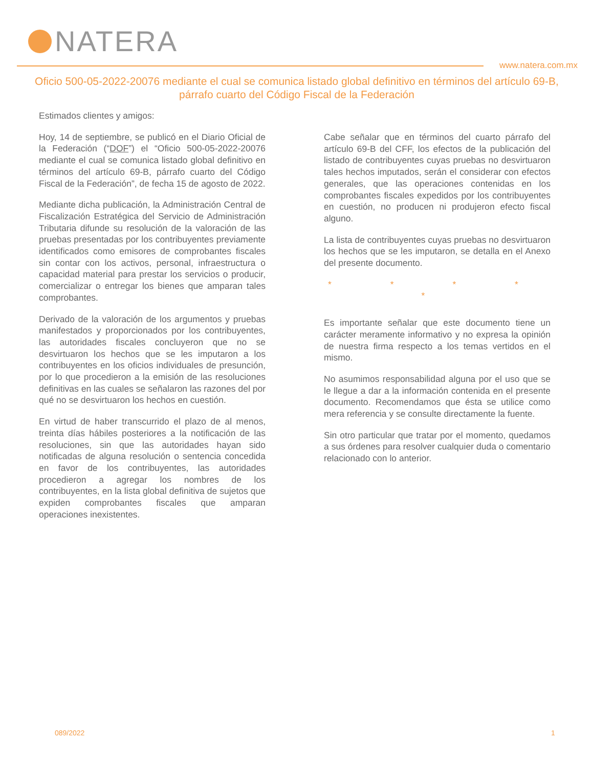NATERA
www.natera.com.mx
Oficio 500-05-2022-20076 mediante el cual se comunica listado global definitivo en términos del artículo 69-B, párrafo cuarto del Código Fiscal de la Federación
Estimados clientes y amigos:
Hoy, 14 de septiembre, se publicó en el Diario Oficial de la Federación (“DOF”) el “Oficio 500-05-2022-20076 mediante el cual se comunica listado global definitivo en términos del artículo 69-B, párrafo cuarto del Código Fiscal de la Federación”, de fecha 15 de agosto de 2022.
Mediante dicha publicación, la Administración Central de Fiscalización Estratégica del Servicio de Administración Tributaria difunde su resolución de la valoración de las pruebas presentadas por los contribuyentes previamente identificados como emisores de comprobantes fiscales sin contar con los activos, personal, infraestructura o capacidad material para prestar los servicios o producir, comercializar o entregar los bienes que amparan tales comprobantes.
Derivado de la valoración de los argumentos y pruebas manifestados y proporcionados por los contribuyentes, las autoridades fiscales concluyeron que no se desvirtuaron los hechos que se les imputaron a los contribuyentes en los oficios individuales de presunción, por lo que procedieron a la emisión de las resoluciones definitivas en las cuales se señalaron las razones del por qué no se desvirtuaron los hechos en cuestión.
En virtud de haber transcurrido el plazo de al menos, treinta días hábiles posteriores a la notificación de las resoluciones, sin que las autoridades hayan sido notificadas de alguna resolución o sentencia concedida en favor de los contribuyentes, las autoridades procedieron a agregar los nombres de los contribuyentes, en la lista global definitiva de sujetos que expiden comprobantes fiscales que amparan operaciones inexistentes.
Cabe señalar que en términos del cuarto párrafo del artículo 69-B del CFF, los efectos de la publicación del listado de contribuyentes cuyas pruebas no desvirtuaron tales hechos imputados, serán el considerar con efectos generales, que las operaciones contenidas en los comprobantes fiscales expedidos por los contribuyentes en cuestión, no producen ni produjeron efecto fiscal alguno.
La lista de contribuyentes cuyas pruebas no desvirtuaron los hechos que se les imputaron, se detalla en el Anexo del presente documento.
* * * * *
Es importante señalar que este documento tiene un carácter meramente informativo y no expresa la opinión de nuestra firma respecto a los temas vertidos en el mismo.
No asumimos responsabilidad alguna por el uso que se le llegue a dar a la información contenida en el presente documento. Recomendamos que ésta se utilice como mera referencia y se consulte directamente la fuente.
Sin otro particular que tratar por el momento, quedamos a sus órdenes para resolver cualquier duda o comentario relacionado con lo anterior.
089/2022 1